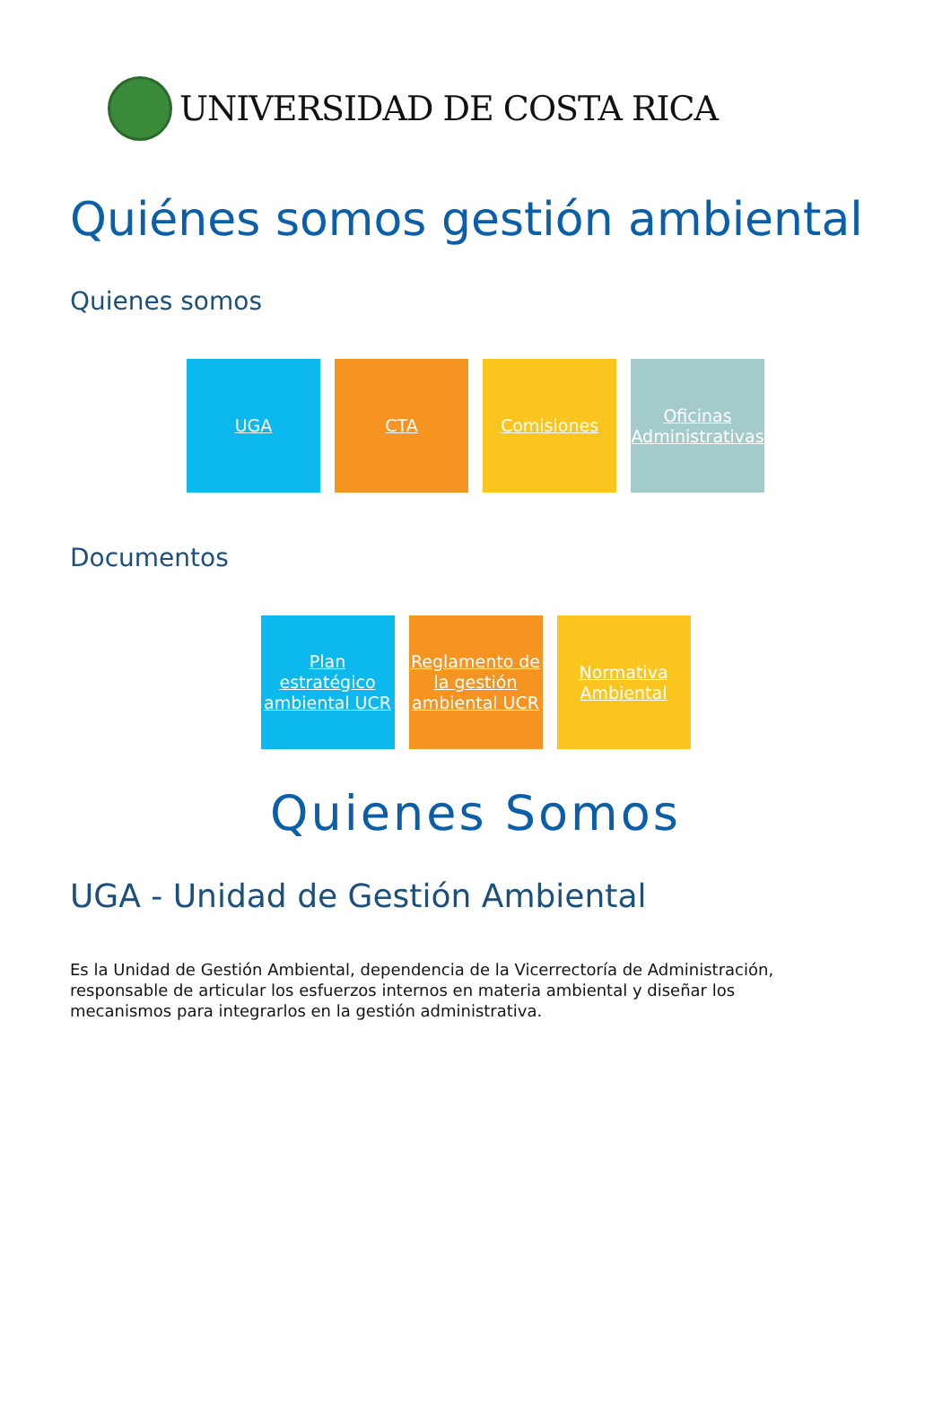UNIVERSIDAD DE COSTA RICA
Quiénes somos gestión ambiental
Quienes somos
UGA CTA Comisiones Oficinas Administrativas
Documentos
Plan estratégico ambiental UCR Reglamento de la gestión ambiental UCR Normativa Ambiental
Quienes Somos
UGA - Unidad de Gestión Ambiental
Es la Unidad de Gestión Ambiental, dependencia de la Vicerrectoría de Administración, responsable de articular los esfuerzos internos en materia ambiental y diseñar los mecanismos para integrarlos en la gestión administrativa.